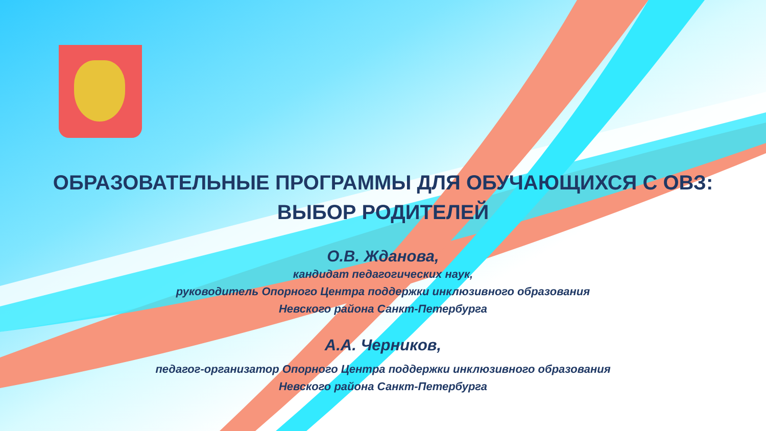ОБРАЗОВАТЕЛЬНЫЕ ПРОГРАММЫ ДЛЯ ОБУЧАЮЩИХСЯ С ОВЗ:
ВЫБОР РОДИТЕЛЕЙ
О.В. Жданова,
кандидат педагогических наук,
руководитель Опорного Центра поддержки инклюзивного образования
Невского района Санкт-Петербурга
А.А. Черников,
педагог-организатор Опорного Центра поддержки инклюзивного образования
Невского района Санкт-Петербурга